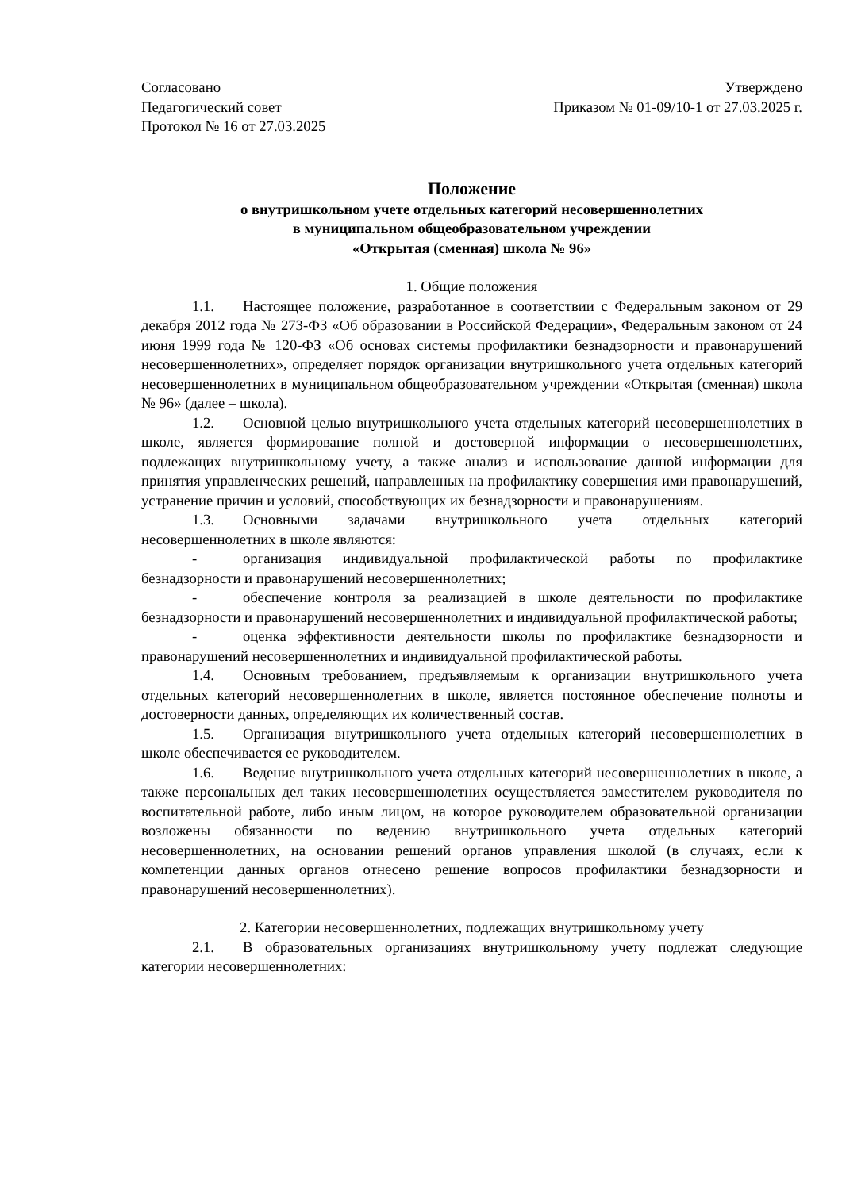Согласовано
Педагогический совет
Протокол № 16 от 27.03.2025
Утверждено
Приказом № 01-09/10-1 от 27.03.2025 г.
Положение
о внутришкольном учете отдельных категорий несовершеннолетних
в муниципальном общеобразовательном учреждении
«Открытая (сменная) школа № 96»
1. Общие положения
1.1. Настоящее положение, разработанное в соответствии с Федеральным законом от 29 декабря 2012 года № 273-ФЗ «Об образовании в Российской Федерации», Федеральным законом от 24 июня 1999 года № 120-ФЗ «Об основах системы профилактики безнадзорности и правонарушений несовершеннолетних», определяет порядок организации внутришкольного учета отдельных категорий несовершеннолетних в муниципальном общеобразовательном учреждении «Открытая (сменная) школа № 96» (далее – школа).
1.2. Основной целью внутришкольного учета отдельных категорий несовершеннолетних в школе, является формирование полной и достоверной информации о несовершеннолетних, подлежащих внутришкольному учету, а также анализ и использование данной информации для принятия управленческих решений, направленных на профилактику совершения ими правонарушений, устранение причин и условий, способствующих их безнадзорности и правонарушениям.
1.3. Основными задачами внутришкольного учета отдельных категорий несовершеннолетних в школе являются:
- организация индивидуальной профилактической работы по профилактике безнадзорности и правонарушений несовершеннолетних;
- обеспечение контроля за реализацией в школе деятельности по профилактике безнадзорности и правонарушений несовершеннолетних и индивидуальной профилактической работы;
- оценка эффективности деятельности школы по профилактике безнадзорности и правонарушений несовершеннолетних и индивидуальной профилактической работы.
1.4. Основным требованием, предъявляемым к организации внутришкольного учета отдельных категорий несовершеннолетних в школе, является постоянное обеспечение полноты и достоверности данных, определяющих их количественный состав.
1.5. Организация внутришкольного учета отдельных категорий несовершеннолетних в школе обеспечивается ее руководителем.
1.6. Ведение внутришкольного учета отдельных категорий несовершеннолетних в школе, а также персональных дел таких несовершеннолетних осуществляется заместителем руководителя по воспитательной работе, либо иным лицом, на которое руководителем образовательной организации возложены обязанности по ведению внутришкольного учета отдельных категорий несовершеннолетних, на основании решений органов управления школой (в случаях, если к компетенции данных органов отнесено решение вопросов профилактики безнадзорности и правонарушений несовершеннолетних).
2. Категории несовершеннолетних, подлежащих внутришкольному учету
2.1. В образовательных организациях внутришкольному учету подлежат следующие категории несовершеннолетних: